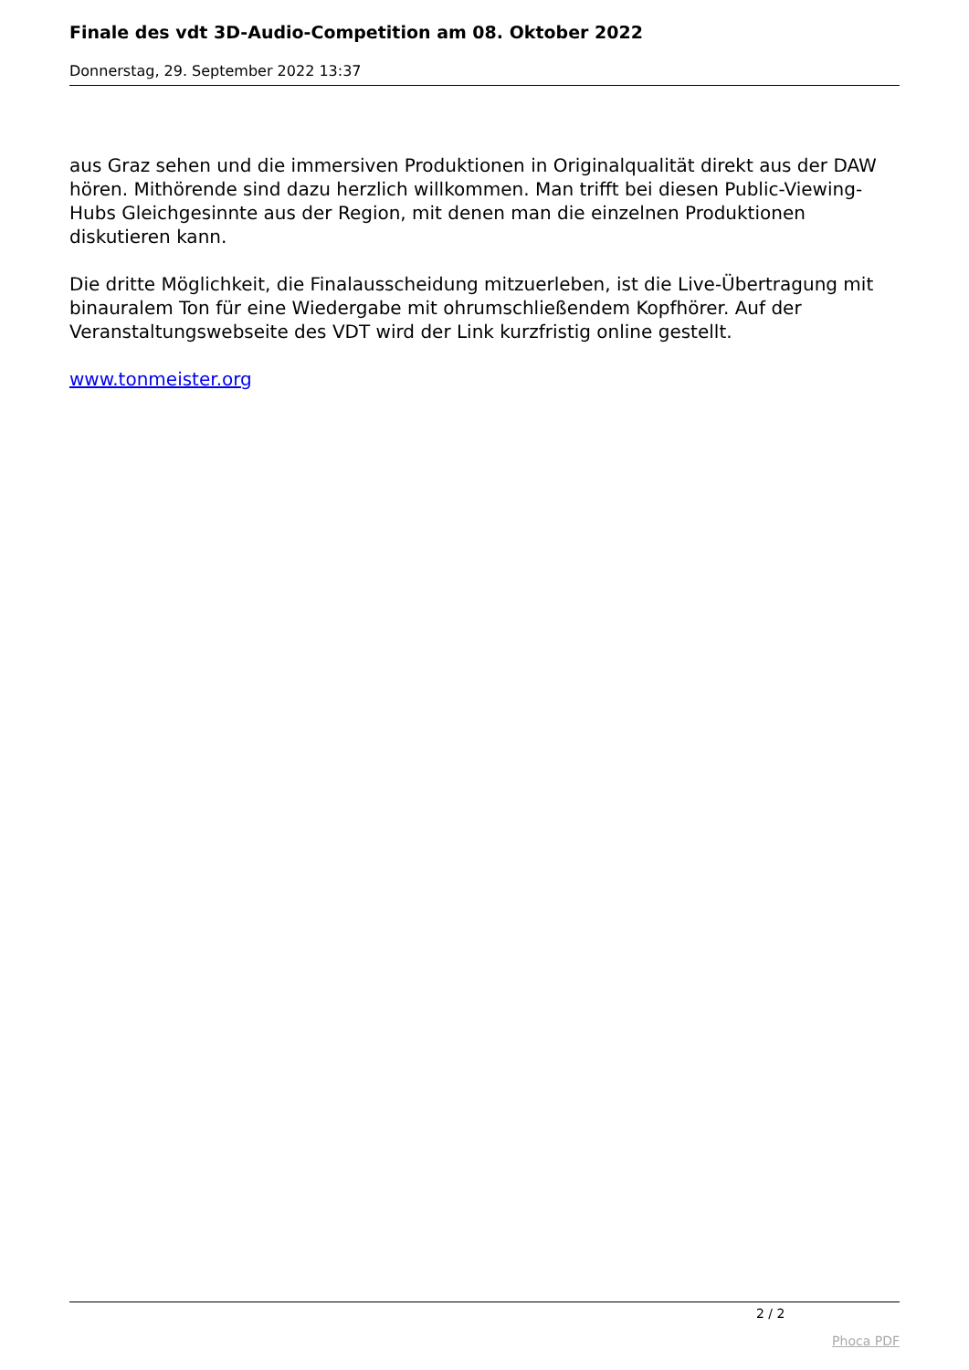Finale des vdt 3D-Audio-Competition am 08. Oktober 2022
Donnerstag, 29. September 2022 13:37
aus Graz sehen und die immersiven Produktionen in Originalqualität direkt aus der DAW hören. Mithörende sind dazu herzlich willkommen. Man trifft bei diesen Public-Viewing-Hubs Gleichgesinnte aus der Region, mit denen man die einzelnen Produktionen diskutieren kann.
Die dritte Möglichkeit, die Finalausscheidung mitzuerleben, ist die Live-Übertragung mit binauralem Ton für eine Wiedergabe mit ohrumschließendem Kopfhörer. Auf der Veranstaltungswebseite des VDT wird der Link kurzfristig online gestellt.
www.tonmeister.org
2 / 2
Phoca PDF